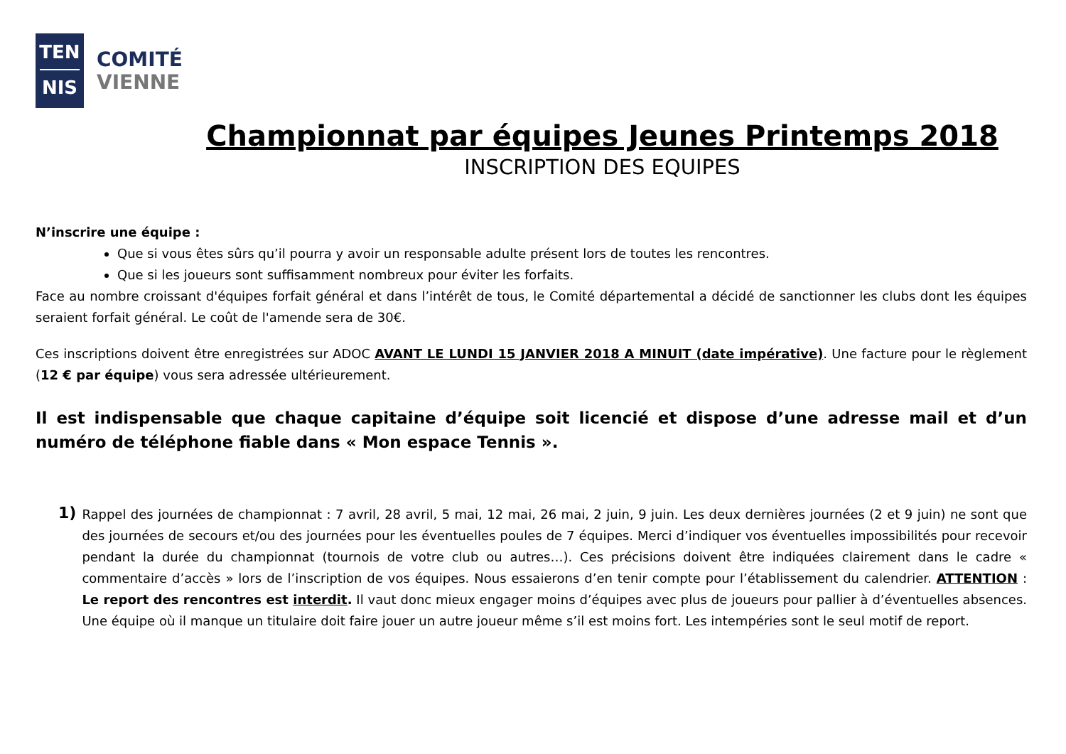TEN
NIS
COMITÉ
VIENNE
Championnat par équipes Jeunes Printemps 2018
INSCRIPTION DES EQUIPES
N’inscrire une équipe :
Que si vous êtes sûrs qu’il pourra y avoir un responsable adulte présent lors de toutes les rencontres.
Que si les joueurs sont suffisamment nombreux pour éviter les forfaits.
Face au nombre croissant d'équipes forfait général et dans l’intérêt de tous, le Comité départemental a décidé de sanctionner les clubs dont les équipes seraient forfait général. Le coût de l'amende sera de 30€.
Ces inscriptions doivent être enregistrées sur ADOC AVANT LE LUNDI 15 JANVIER 2018 A MINUIT (date impérative). Une facture pour le règlement (12 € par équipe) vous sera adressée ultérieurement.
Il est indispensable que chaque capitaine d’équipe soit licencié et dispose d’une adresse mail et d’un numéro de téléphone fiable dans « Mon espace Tennis ».
1)
Rappel des journées de championnat : 7 avril, 28 avril, 5 mai, 12 mai, 26 mai, 2 juin, 9 juin. Les deux dernières journées (2 et 9 juin) ne sont que des journées de secours et/ou des journées pour les éventuelles poules de 7 équipes. Merci d’indiquer vos éventuelles impossibilités pour recevoir pendant la durée du championnat (tournois de votre club ou autres…). Ces précisions doivent être indiquées clairement dans le cadre « commentaire d’accès » lors de l’inscription de vos équipes. Nous essaierons d’en tenir compte pour l’établissement du calendrier. ATTENTION : Le report des rencontres est interdit. Il vaut donc mieux engager moins d’équipes avec plus de joueurs pour pallier à d’éventuelles absences. Une équipe où il manque un titulaire doit faire jouer un autre joueur même s’il est moins fort. Les intempéries sont le seul motif de report.